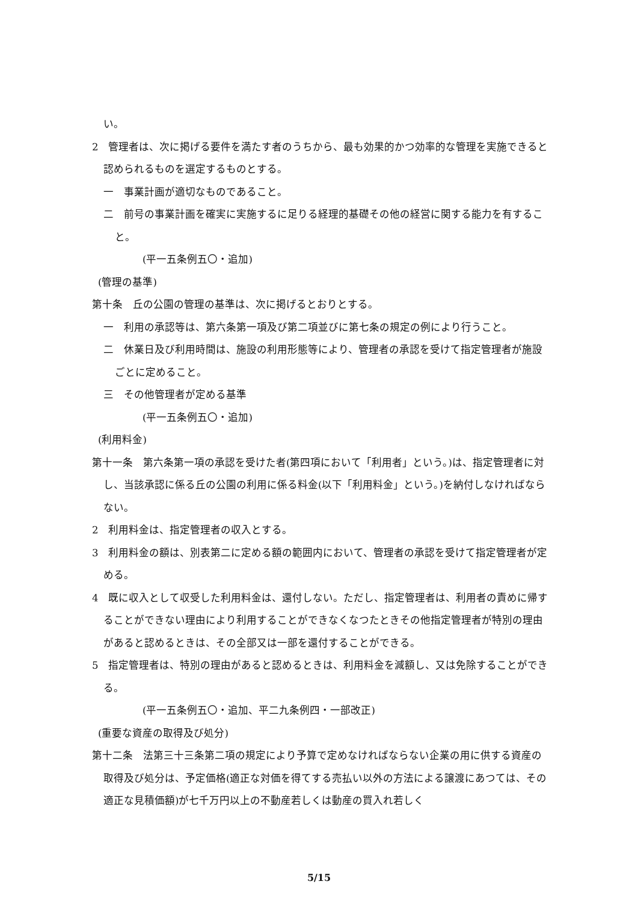い。
2　管理者は、次に掲げる要件を満たす者のうちから、最も効果的かつ効率的な管理を実施できると認められるものを選定するものとする。
一　事業計画が適切なものであること。
二　前号の事業計画を確実に実施するに足りる経理的基礎その他の経営に関する能力を有すること。
(平一五条例五〇・追加)
(管理の基準)
第十条　丘の公園の管理の基準は、次に掲げるとおりとする。
一　利用の承認等は、第六条第一項及び第二項並びに第七条の規定の例により行うこと。
二　休業日及び利用時間は、施設の利用形態等により、管理者の承認を受けて指定管理者が施設ごとに定めること。
三　その他管理者が定める基準
(平一五条例五〇・追加)
(利用料金)
第十一条　第六条第一項の承認を受けた者(第四項において「利用者」という。)は、指定管理者に対し、当該承認に係る丘の公園の利用に係る料金(以下「利用料金」という。)を納付しなければならない。
2　利用料金は、指定管理者の収入とする。
3　利用料金の額は、別表第二に定める額の範囲内において、管理者の承認を受けて指定管理者が定める。
4　既に収入として収受した利用料金は、還付しない。ただし、指定管理者は、利用者の責めに帰することができない理由により利用することができなくなつたときその他指定管理者が特別の理由があると認めるときは、その全部又は一部を還付することができる。
5　指定管理者は、特別の理由があると認めるときは、利用料金を減額し、又は免除することができる。
(平一五条例五〇・追加、平二九条例四・一部改正)
(重要な資産の取得及び処分)
第十二条　法第三十三条第二項の規定により予算で定めなければならない企業の用に供する資産の取得及び処分は、予定価格(適正な対価を得てする売払い以外の方法による譲渡にあつては、その適正な見積価額)が七千万円以上の不動産若しくは動産の買入れ若しく
5/15